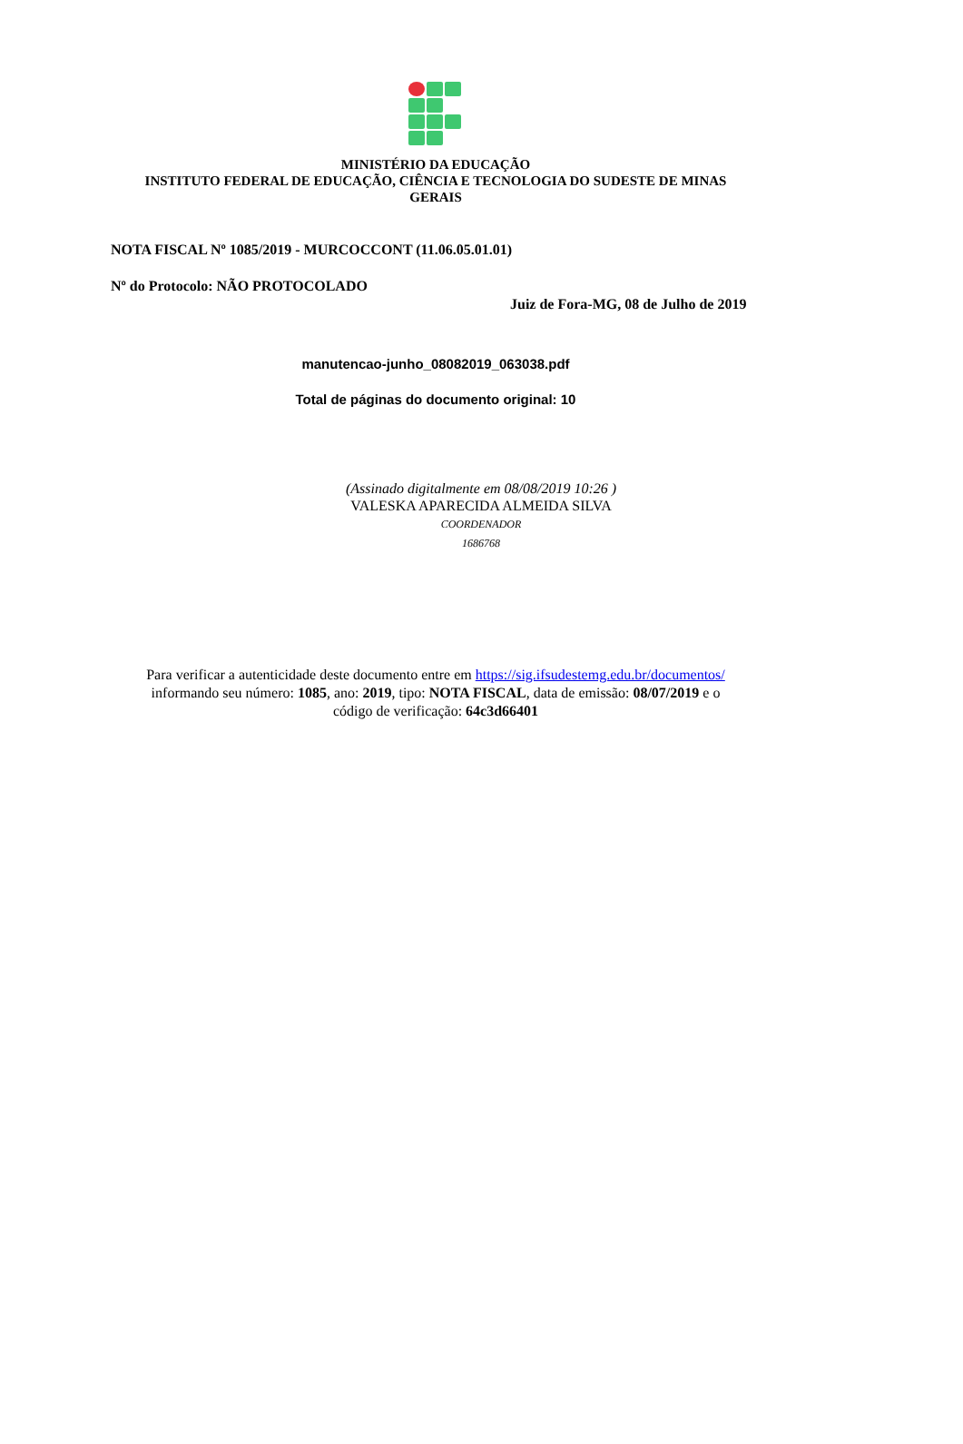MINISTÉRIO DA EDUCAÇÃO
INSTITUTO FEDERAL DE EDUCAÇÃO, CIÊNCIA E TECNOLOGIA DO SUDESTE DE MINAS
GERAIS
NOTA FISCAL Nº 1085/2019 - MURCOCCONT (11.06.05.01.01)
Nº do Protocolo: NÃO PROTOCOLADO
Juiz de Fora-MG, 08 de Julho de 2019
manutencao-junho_08082019_063038.pdf
Total de páginas do documento original: 10
(Assinado digitalmente em 08/08/2019 10:26 )
VALESKA APARECIDA ALMEIDA SILVA
COORDENADOR
1686768
Para verificar a autenticidade deste documento entre em https://sig.ifsudestemg.edu.br/documentos/
informando seu número: 1085, ano: 2019, tipo: NOTA FISCAL, data de emissão: 08/07/2019 e o
código de verificação: 64c3d66401